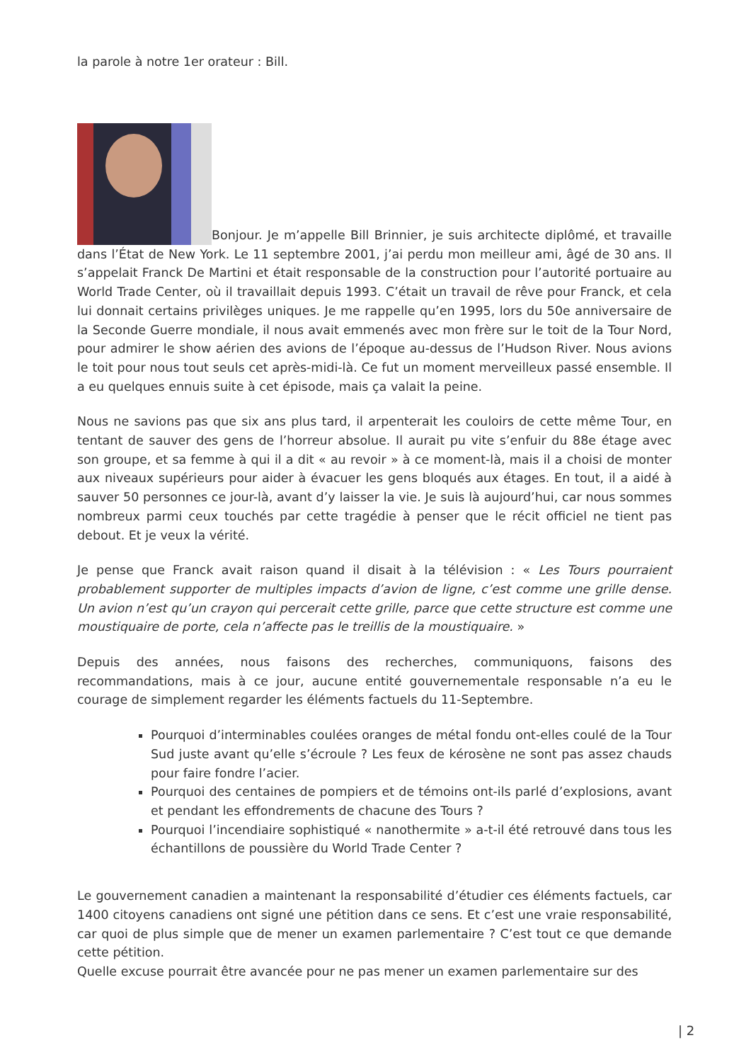la parole à notre 1er orateur : Bill.
Bonjour. Je m’appelle Bill Brinnier, je suis architecte diplômé, et travaille dans l’État de New York. Le 11 septembre 2001, j’ai perdu mon meilleur ami, âgé de 30 ans. Il s’appelait Franck De Martini et était responsable de la construction pour l’autorité portuaire au World Trade Center, où il travaillait depuis 1993. C’était un travail de rêve pour Franck, et cela lui donnait certains privilèges uniques. Je me rappelle qu’en 1995, lors du 50e anniversaire de la Seconde Guerre mondiale, il nous avait emmenés avec mon frère sur le toit de la Tour Nord, pour admirer le show aérien des avions de l’époque au-dessus de l’Hudson River. Nous avions le toit pour nous tout seuls cet après-midi-là. Ce fut un moment merveilleux passé ensemble. Il a eu quelques ennuis suite à cet épisode, mais ça valait la peine.
Nous ne savions pas que six ans plus tard, il arpenterait les couloirs de cette même Tour, en tentant de sauver des gens de l’horreur absolue. Il aurait pu vite s’enfuir du 88e étage avec son groupe, et sa femme à qui il a dit « au revoir » à ce moment-là, mais il a choisi de monter aux niveaux supérieurs pour aider à évacuer les gens bloqués aux étages. En tout, il a aidé à sauver 50 personnes ce jour-là, avant d’y laisser la vie. Je suis là aujourd’hui, car nous sommes nombreux parmi ceux touchés par cette tragédie à penser que le récit officiel ne tient pas debout. Et je veux la vérité.
Je pense que Franck avait raison quand il disait à la télévision : « Les Tours pourraient probablement supporter de multiples impacts d’avion de ligne, c’est comme une grille dense. Un avion n’est qu’un crayon qui percerait cette grille, parce que cette structure est comme une moustiquaire de porte, cela n’affecte pas le treillis de la moustiquaire. »
Depuis des années, nous faisons des recherches, communiquons, faisons des recommandations, mais à ce jour, aucune entité gouvernementale responsable n’a eu le courage de simplement regarder les éléments factuels du 11-Septembre.
Pourquoi d’interminables coulées oranges de métal fondu ont-elles coulé de la Tour Sud juste avant qu’elle s’écroule ? Les feux de kérosène ne sont pas assez chauds pour faire fondre l’acier.
Pourquoi des centaines de pompiers et de témoins ont-ils parlé d’explosions, avant et pendant les effondrements de chacune des Tours ?
Pourquoi l’incendiaire sophistiqué « nanothermite » a-t-il été retrouvé dans tous les échantillons de poussière du World Trade Center ?
Le gouvernement canadien a maintenant la responsabilité d’étudier ces éléments factuels, car 1400 citoyens canadiens ont signé une pétition dans ce sens. Et c’est une vraie responsabilité, car quoi de plus simple que de mener un examen parlementaire ? C’est tout ce que demande cette pétition.
Quelle excuse pourrait être avancée pour ne pas mener un examen parlementaire sur des
| 2